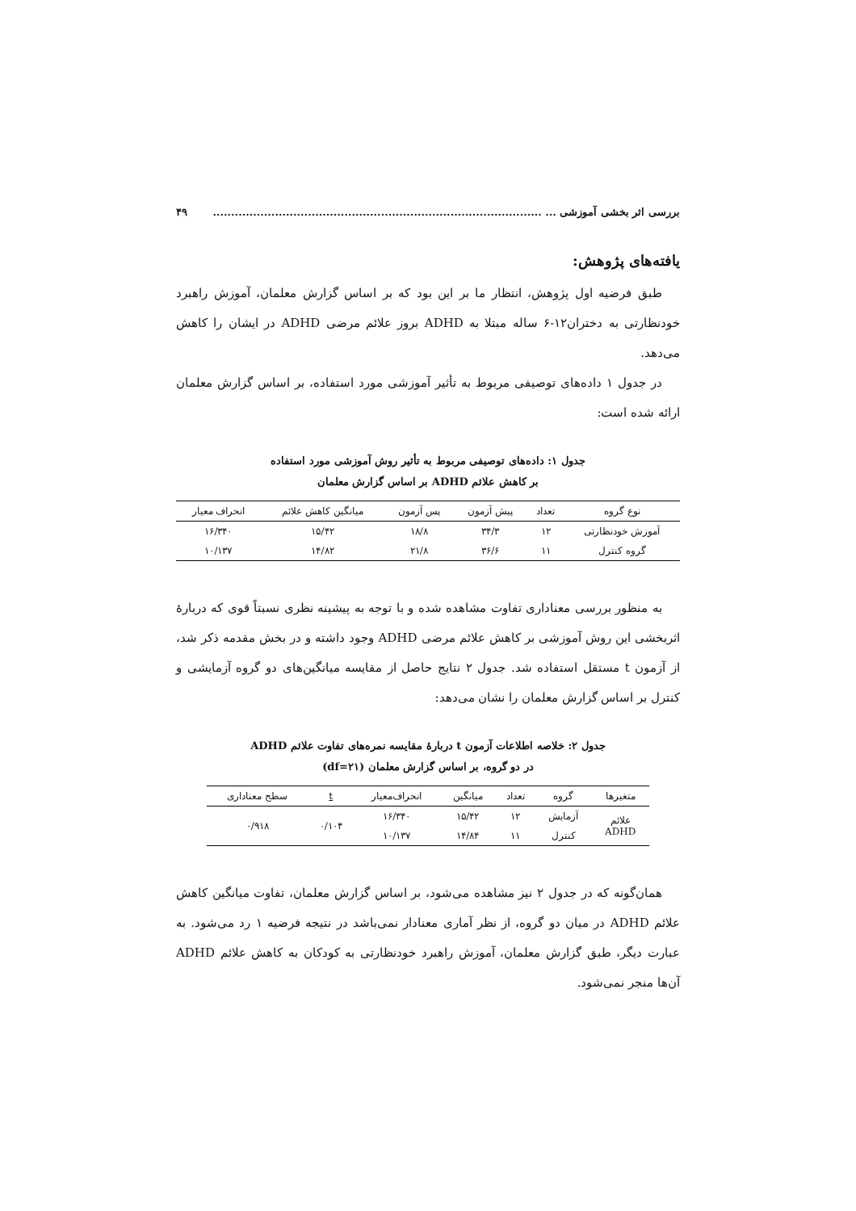بررسی اثر بخشی آموزشی ... .......................................................................................... ۴۹
یافته‌های پژوهش:
طبق فرضیه اول پژوهش، انتظار ما بر این بود که بر اساس گزارش معلمان، آموزش راهبرد خودنظارتی به دختران۱۲-۶ ساله مبتلا به ADHD بروز علائم مرضی ADHD در ایشان را کاهش می‌دهد.
در جدول ۱ داده‌های توصیفی مربوط به تأثیر آموزشی مورد استفاده، بر اساس گزارش معلمان ارائه شده است:
جدول ۱: داده‌های توصیفی مربوط به تأثیر روش آموزشی مورد استفاده
بر کاهش علائم ADHD بر اساس گزارش معلمان
| نوع گروه | تعداد | پیش آزمون | پس آزمون | میانگین کاهش علائم | انحراف معیار |
| --- | --- | --- | --- | --- | --- |
| آموزش خودنظارتی | ۱۲ | ۳۴/۳ | ۱۸/۸ | ۱۵/۴۲ | ۱۶/۳۴۰ |
| گروه کنترل | ۱۱ | ۳۶/۶ | ۲۱/۸ | ۱۴/۸۲ | ۱۰/۱۳۷ |
به منظور بررسی معناداری تفاوت مشاهده شده و با توجه به پیشینه نظری نسبتاً قوی که دربارهٔ اثربخشی این روش آموزشی بر کاهش علائم مرضی ADHD وجود داشته و در بخش مقدمه ذکر شد، از آزمون t مستقل استفاده شد. جدول ۲ نتایج حاصل از مقایسه میانگین‌های دو گروه آزمایشی و کنترل بر اساس گزارش معلمان را نشان می‌دهد:
جدول ۲: خلاصه اطلاعات آزمون t دربارهٔ مقایسه نمره‌های تفاوت علائم ADHD
در دو گروه، بر اساس گزارش معلمان (df=۲۱)
| متغیرها | گروه | تعداد | میانگین | انحراف‌معیار | t | سطح معناداری |
| --- | --- | --- | --- | --- | --- | --- |
| علائم ADHD | آزمایش | ۱۲ | ۱۵/۴۲ | ۱۶/۳۴۰ | ۰/۱۰۴ | ۰/۹۱۸ |
| | کنترل | ۱۱ | ۱۴/۸۴ | ۱۰/۱۳۷ | | |
همان‌گونه که در جدول ۲ نیز مشاهده می‌شود، بر اساس گزارش معلمان، تفاوت میانگین کاهش علائم ADHD در میان دو گروه، از نظر آماری معنادار نمی‌باشد در نتیجه فرضیه ۱ رد می‌شود. به عبارت دیگر، طبق گزارش معلمان، آموزش راهبرد خودنظارتی به کودکان به کاهش علائم ADHD آن‌ها منجر نمی‌شود.